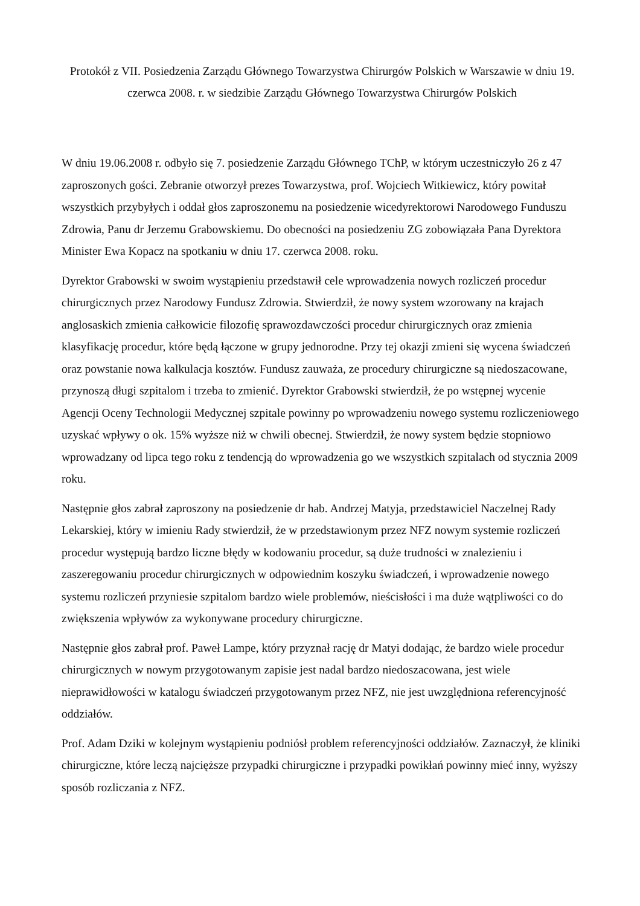Protokół z VII. Posiedzenia Zarządu Głównego Towarzystwa Chirurgów Polskich w Warszawie w dniu 19. czerwca 2008. r. w siedzibie Zarządu Głównego Towarzystwa Chirurgów Polskich
W dniu 19.06.2008 r. odbyło się 7. posiedzenie Zarządu Głównego TChP, w którym uczestniczyło 26 z 47 zaproszonych gości. Zebranie otworzył prezes Towarzystwa, prof. Wojciech Witkiewicz, który powitał wszystkich przybyłych i oddał głos zaproszonemu na posiedzenie wicedyrektorowi Narodowego Funduszu Zdrowia, Panu dr Jerzemu Grabowskiemu. Do obecności na posiedzeniu ZG zobowiązała Pana Dyrektora Minister Ewa Kopacz na spotkaniu w dniu 17. czerwca 2008. roku.
Dyrektor Grabowski w swoim wystąpieniu przedstawił cele wprowadzenia nowych rozliczeń procedur chirurgicznych przez Narodowy Fundusz Zdrowia. Stwierdził, że nowy system wzorowany na krajach anglosaskich zmienia całkowicie filozofię sprawozdawczości procedur chirurgicznych oraz zmienia klasyfikację procedur, które będą łączone w grupy jednorodne. Przy tej okazji zmieni się wycena świadczeń oraz powstanie nowa kalkulacja kosztów. Fundusz zauważa, ze procedury chirurgiczne są niedoszacowane, przynoszą długi szpitalom i trzeba to zmienić. Dyrektor Grabowski stwierdził, że po wstępnej wycenie Agencji Oceny Technologii Medycznej szpitale powinny po wprowadzeniu nowego systemu rozliczeniowego uzyskać wpływy o ok. 15% wyższe niż w chwili obecnej. Stwierdził, że nowy system będzie stopniowo wprowadzany od lipca tego roku z tendencją do wprowadzenia go we wszystkich szpitalach od stycznia 2009 roku.
Następnie głos zabrał zaproszony na posiedzenie dr hab. Andrzej Matyja, przedstawiciel Naczelnej Rady Lekarskiej, który w imieniu Rady stwierdził, że w przedstawionym przez NFZ nowym systemie rozliczeń procedur występują bardzo liczne błędy w kodowaniu procedur, są duże trudności w znalezieniu i zaszeregowaniu procedur chirurgicznych w odpowiednim koszyku świadczeń, i wprowadzenie nowego systemu rozliczeń przyniesie szpitalom bardzo wiele problemów, nieścisłości i ma duże wątpliwości co do zwiększenia wpływów za wykonywane procedury chirurgiczne.
Następnie głos zabrał prof. Paweł Lampe, który przyznał rację dr Matyi dodając, że bardzo wiele procedur chirurgicznych w nowym przygotowanym zapisie jest nadal bardzo niedoszacowana, jest wiele nieprawidłowości w katalogu świadczeń przygotowanym przez NFZ, nie jest uwzględniona referencyjność oddziałów.
Prof. Adam Dziki w kolejnym wystąpieniu podniósł problem referencyjności oddziałów. Zaznaczył, że kliniki chirurgiczne, które leczą najcięższe przypadki chirurgiczne i przypadki powikłań powinny mieć inny, wyższy sposób rozliczania z NFZ.